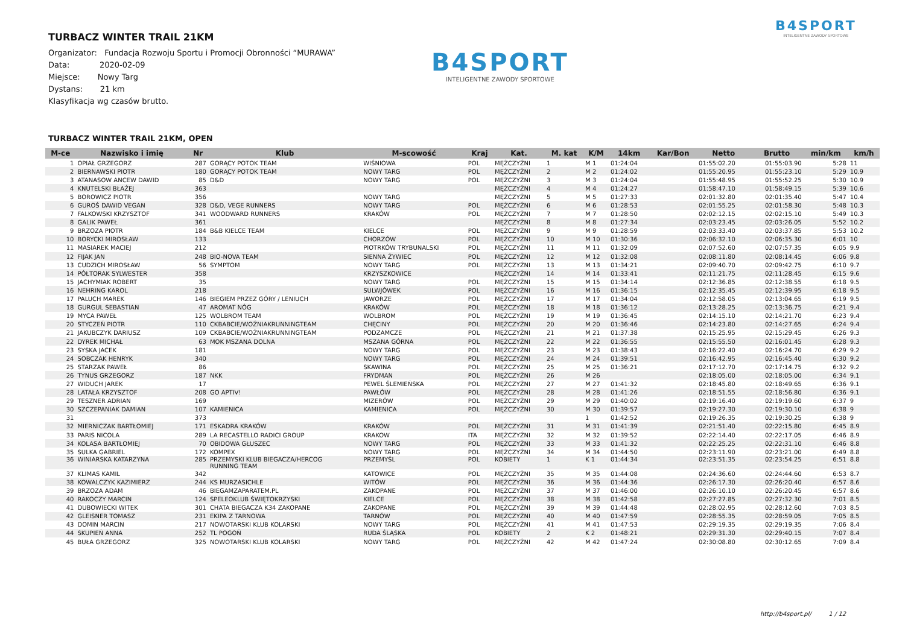B4SPORT
INTELIGENTNE ZAWODY SPORTOWE
TURBACZ WINTER TRAIL 21KM
Organizator: Fundacja Rozwoju Sportu i Promocji Obronności “MURAWA”
Data: 2020-02-09
Miejsce: Nowy Targ
Dystans: 21 km
Klasyfikacja wg czasów brutto.
B4SPORT
INTELIGENTNE ZAWODY SPORTOWE
TURBACZ WINTER TRAIL 21KM, OPEN
| M-ce | Nazwisko i imię | Nr | Klub | M-scowość | Kraj | Kat. | M. kat | K/M | 14km | Kar/Bon | Netto | Brutto | min/km | km/h |
| --- | --- | --- | --- | --- | --- | --- | --- | --- | --- | --- | --- | --- | --- | --- |
| 1 | OPIAŁ GRZEGORZ | 287 | GORĄCY POTOK TEAM | WIŚNIOWA | POL | MĘŻCZYŹNI | 1 | M 1 | 01:24:04 | | 01:55:02.20 | 01:55:03.90 | 5:28 | 11 |
| 2 | BIERNAWSKI PIOTR | 180 | GORĄCY POTOK TEAM | NOWY TARG | POL | MĘŻCZYŹNI | 2 | M 2 | 01:24:02 | | 01:55:20.95 | 01:55:23.10 | 5:29 | 10.9 |
| 3 | ATANASOW ANCEW DAWID | 85 | D&D | NOWY TARG | POL | MĘŻCZYŹNI | 3 | M 3 | 01:24:04 | | 01:55:48.95 | 01:55:52.25 | 5:30 | 10.9 |
| 4 | KNUTELSKI BŁAŻEJ | 363 | | | | MĘŻCZYŹNI | 4 | M 4 | 01:24:27 | | 01:58:47.10 | 01:58:49.15 | 5:39 | 10.6 |
| 5 | BOROWICZ PIOTR | 356 | | NOWY TARG | | MĘŻCZYŹNI | 5 | M 5 | 01:27:33 | | 02:01:32.80 | 02:01:35.40 | 5:47 | 10.4 |
| 6 | GUROŚ DAWID VEGAN | 328 | D&D, VEGE RUNNERS | NOWY TARG | POL | MĘŻCZYŹNI | 6 | M 6 | 01:28:53 | | 02:01:55.25 | 02:01:58.30 | 5:48 | 10.3 |
| 7 | FALKOWSKI KRZYSZTOF | 341 | WOODWARD RUNNERS | KRAKÓW | POL | MĘŻCZYŹNI | 7 | M 7 | 01:28:50 | | 02:02:12.15 | 02:02:15.10 | 5:49 | 10.3 |
| 8 | GALIK PAWEŁ | 361 | | | | MĘŻCZYŹNI | 8 | M 8 | 01:27:34 | | 02:03:23.45 | 02:03:26.05 | 5:52 | 10.2 |
| 9 | BRZOZA PIOTR | 184 | B&B KIELCE TEAM | KIELCE | POL | MĘŻCZYŹNI | 9 | M 9 | 01:28:59 | | 02:03:33.40 | 02:03:37.85 | 5:53 | 10.2 |
| 10 | BORYCKI MIROSŁAW | 133 | | CHORZÓW | POL | MĘŻCZYŹNI | 10 | M 10 | 01:30:36 | | 02:06:32.10 | 02:06:35.30 | 6:01 | 10 |
| 11 | MASIAREK MACIEJ | 212 | | PIOTRKÓW TRYBUNALSKI | POL | MĘŻCZYŹNI | 11 | M 11 | 01:32:09 | | 02:07:52.60 | 02:07:57.35 | 6:05 | 9.9 |
| 12 | FIJAK JAN | 248 | BIO-NOVA TEAM | SIENNA ŻYWIEC | POL | MĘŻCZYŹNI | 12 | M 12 | 01:32:08 | | 02:08:11.80 | 02:08:14.45 | 6:06 | 9.8 |
| 13 | CUDZICH MIROSŁAW | 56 | SYMPTOM | NOWY TARG | POL | MĘŻCZYŹNI | 13 | M 13 | 01:34:21 | | 02:09:40.70 | 02:09:42.75 | 6:10 | 9.7 |
| 14 | PÓŁTORAK SYLWESTER | 358 | | KRZYSZKOWICE | | MĘŻCZYŹNI | 14 | M 14 | 01:33:41 | | 02:11:21.75 | 02:11:28.45 | 6:15 | 9.6 |
| 15 | JACHYMIAK ROBERT | 35 | | NOWY TARG | POL | MĘŻCZYŹNI | 15 | M 15 | 01:34:14 | | 02:12:36.85 | 02:12:38.55 | 6:18 | 9.5 |
| 16 | NEHRING KAROL | 218 | | SULWJÓWEK | POL | MĘŻCZYŹNI | 16 | M 16 | 01:36:15 | | 02:12:35.45 | 02:12:39.95 | 6:18 | 9.5 |
| 17 | PALUCH MAREK | 146 | BIEGIEM PRZEZ GÓRY / LENIUCH | JAWORZE | POL | MĘŻCZYŹNI | 17 | M 17 | 01:34:04 | | 02:12:58.05 | 02:13:04.65 | 6:19 | 9.5 |
| 18 | GURGUL SEBASTIAN | 47 | AROMAT NÓG | KRAKÓW | POL | MĘŻCZYŹNI | 18 | M 18 | 01:36:12 | | 02:13:28.25 | 02:13:36.75 | 6:21 | 9.4 |
| 19 | MYCA PAWEŁ | 125 | WOLBROM TEAM | WOLBROM | POL | MĘŻCZYŹNI | 19 | M 19 | 01:36:45 | | 02:14:15.10 | 02:14:21.70 | 6:23 | 9.4 |
| 20 | STYCZEŃ PIOTR | 110 | CKBABCIE/WOŹNIAKRUNNINGTEAM | CHĘCINY | POL | MĘŻCZYŹNI | 20 | M 20 | 01:36:46 | | 02:14:23.80 | 02:14:27.65 | 6:24 | 9.4 |
| 21 | JAKUBCZYK DARIUSZ | 109 | CKBABCIE/WOŹNIAKRUNNINGTEAM | PODZAMCZE | POL | MĘŻCZYŹNI | 21 | M 21 | 01:37:38 | | 02:15:25.95 | 02:15:29.45 | 6:26 | 9.3 |
| 22 | DYREK MICHAŁ | 63 | MOK MSZANA DOLNA | MSZANA GÓRNA | POL | MĘŻCZYŹNI | 22 | M 22 | 01:36:55 | | 02:15:55.50 | 02:16:01.45 | 6:28 | 9.3 |
| 23 | SYSKA JACEK | 181 | | NOWY TARG | POL | MĘŻCZYŹNI | 23 | M 23 | 01:38:43 | | 02:16:22.40 | 02:16:24.70 | 6:29 | 9.2 |
| 24 | SOBCZAK HENRYK | 340 | | NOWY TARG | POL | MĘŻCZYŹNI | 24 | M 24 | 01:39:51 | | 02:16:42.95 | 02:16:45.40 | 6:30 | 9.2 |
| 25 | STARZAK PAWEŁ | 86 | | SKAWINA | POL | MĘŻCZYŹNI | 25 | M 25 | 01:36:21 | | 02:17:12.70 | 02:17:14.75 | 6:32 | 9.2 |
| 26 | TYNUS GRZEGORZ | 187 | NKK | FRYDMAN | POL | MĘŻCZYŹNI | 26 | M 26 | | | 02:18:05.00 | 02:18:05.00 | 6:34 | 9.1 |
| 27 | WIDUCH JAREK | 17 | | PEWEL ŚLEMIEŃSKA | POL | MĘŻCZYŹNI | 27 | M 27 | 01:41:32 | | 02:18:45.80 | 02:18:49.65 | 6:36 | 9.1 |
| 28 | LATAŁA KRZYSZTOF | 208 | GO APTIV! | PAWŁÓW | POL | MĘŻCZYŹNI | 28 | M 28 | 01:41:26 | | 02:18:51.55 | 02:18:56.80 | 6:36 | 9.1 |
| 29 | TESZNER ADRIAN | 169 | | MIZERÓW | POL | MĘŻCZYŹNI | 29 | M 29 | 01:40:02 | | 02:19:16.40 | 02:19:19.60 | 6:37 | 9 |
| 30 | SZCZEPANIAK DAMIAN | 107 | KAMIENICA | KAMIENICA | POL | MĘŻCZYŹNI | 30 | M 30 | 01:39:57 | | 02:19:27.30 | 02:19:30.10 | 6:38 | 9 |
| 31 | | 373 | | | | | | 1 | 01:42:52 | | 02:19:26.35 | 02:19:30.25 | 6:38 | 9 |
| 32 | MIERNICZAK BARTŁOMIEJ | 171 | ESKADRA KRAKÓW | KRAKÓW | POL | MĘŻCZYŹNI | 31 | M 31 | 01:41:39 | | 02:21:51.40 | 02:22:15.80 | 6:45 | 8.9 |
| 33 | PARIS NICOLA | 289 | LA RECASTELLO RADICI GROUP | KRAKOW | ITA | MĘŻCZYŹNI | 32 | M 32 | 01:39:52 | | 02:22:14.40 | 02:22:17.05 | 6:46 | 8.9 |
| 34 | KOLASA BARTŁOMIEJ | 70 | OBIDOWA GŁUSZEC | NOWY TARG | POL | MĘŻCZYŹNI | 33 | M 33 | 01:41:32 | | 02:22:25.25 | 02:22:31.10 | 6:46 | 8.8 |
| 35 | SULKA GABRIEL | 172 | KOMPEX | NOWY TARG | POL | MĘŻCZYŹNI | 34 | M 34 | 01:44:50 | | 02:23:11.90 | 02:23:21.00 | 6:49 | 8.8 |
| 36 | WINIARSKA KATARZYNA | 285 | PRZEMYSKI KLUB BIEGACZA/HERCOG RUNNING TEAM | PRZEMYŚL | POL | KOBIETY | 1 | K 1 | 01:44:34 | | 02:23:51.35 | 02:23:54.25 | 6:51 | 8.8 |
| 37 | KLIMAS KAMIL | 342 | | KATOWICE | POL | MĘŻCZYŹNI | 35 | M 35 | 01:44:08 | | 02:24:36.60 | 02:24:44.60 | 6:53 | 8.7 |
| 38 | KOWALCZYK KAZIMIERZ | 244 | KS MURZASICHLE | WITÓW | POL | MĘŻCZYŹNI | 36 | M 36 | 01:44:36 | | 02:26:17.30 | 02:26:20.40 | 6:57 | 8.6 |
| 39 | BRZOZA ADAM | 46 | BIEGAMZAPARATEM.PL | ZAKOPANE | POL | MĘŻCZYŹNI | 37 | M 37 | 01:46:00 | | 02:26:10.10 | 02:26:20.45 | 6:57 | 8.6 |
| 40 | RAKOCZY MARCIN | 124 | SPELEOKLUB ŚWIĘTOKRZYSKI | KIELCE | POL | MĘŻCZYŹNI | 38 | M 38 | 01:42:58 | | 02:27:27.85 | 02:27:32.30 | 7:01 | 8.5 |
| 41 | DUBOWIECKI WITEK | 301 | CHATA BIEGACZA K34 ZAKOPANE | ZAKOPANE | POL | MĘŻCZYŹNI | 39 | M 39 | 01:44:48 | | 02:28:02.95 | 02:28:12.60 | 7:03 | 8.5 |
| 42 | GLEISNER TOMASZ | 231 | EKIPA Z TARNOWA | TARNÓW | POL | MĘŻCZYŹNI | 40 | M 40 | 01:47:59 | | 02:28:55.35 | 02:28:59.05 | 7:05 | 8.5 |
| 43 | DOMIN MARCIN | 217 | NOWOTARSKI KLUB KOLARSKI | NOWY TARG | POL | MĘŻCZYŹNI | 41 | M 41 | 01:47:53 | | 02:29:19.35 | 02:29:19.35 | 7:06 | 8.4 |
| 44 | SKUPIEŃ ANNA | 252 | TL POGOŃ | RUDA ŚLĄSKA | POL | KOBIETY | 2 | K 2 | 01:48:21 | | 02:29:31.30 | 02:29:40.15 | 7:07 | 8.4 |
| 45 | BUŁA GRZEGORZ | 325 | NOWOTARSKI KLUB KOLARSKI | NOWY TARG | POL | MĘŻCZYŹNI | 42 | M 42 | 01:47:24 | | 02:30:08.80 | 02:30:12.65 | 7:09 | 8.4 |
http://b4sport.pl/ 1 / 12